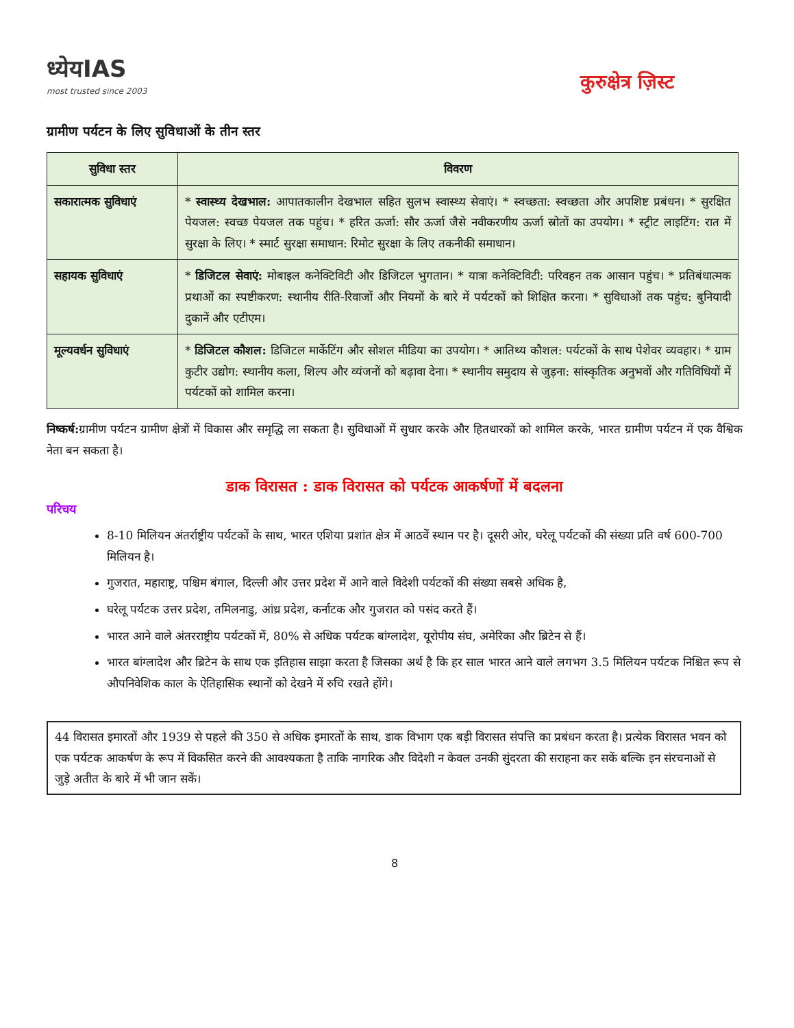ध्येयIAS
most trusted since 2003
कुरुक्षेत्र ज़िस्ट
ग्रामीण पर्यटन के लिए सुविधाओं के तीन स्तर
| सुविधा स्तर | विवरण |
| --- | --- |
| सकारात्मक सुविधाएं | * स्वास्थ्य देखभाल: आपातकालीन देखभाल सहित सुलभ स्वास्थ्य सेवाएं। * स्वच्छता: स्वच्छता और अपशिष्ट प्रबंधन। * सुरक्षित पेयजल: स्वच्छ पेयजल तक पहुंच। * हरित ऊर्जा: सौर ऊर्जा जैसे नवीकरणीय ऊर्जा स्रोतों का उपयोग। * स्ट्रीट लाइटिंग: रात में सुरक्षा के लिए। * स्मार्ट सुरक्षा समाधान: रिमोट सुरक्षा के लिए तकनीकी समाधान। |
| सहायक सुविधाएं | * डिजिटल सेवाएं: मोबाइल कनेक्टिविटी और डिजिटल भुगतान। * यात्रा कनेक्टिविटी: परिवहन तक आसान पहुंच। * प्रतिबंधात्मक प्रथाओं का स्पष्टीकरण: स्थानीय रीति-रिवाजों और नियमों के बारे में पर्यटकों को शिक्षित करना। * सुविधाओं तक पहुंच: बुनियादी दुकानें और एटीएम। |
| मूल्यवर्धन सुविधाएं | * डिजिटल कौशल: डिजिटल मार्केटिंग और सोशल मीडिया का उपयोग। * आतिथ्य कौशल: पर्यटकों के साथ पेशेवर व्यवहार। * ग्राम कुटीर उद्योग: स्थानीय कला, शिल्प और व्यंजनों को बढ़ावा देना। * स्थानीय समुदाय से जुड़ना: सांस्कृतिक अनुभवों और गतिविधियों में पर्यटकों को शामिल करना। |
निष्कर्ष: ग्रामीण पर्यटन ग्रामीण क्षेत्रों में विकास और समृद्धि ला सकता है। सुविधाओं में सुधार करके और हितधारकों को शामिल करके, भारत ग्रामीण पर्यटन में एक वैश्विक नेता बन सकता है।
डाक विरासत : डाक विरासत को पर्यटक आकर्षणों में बदलना
परिचय
8-10 मिलियन अंतर्राष्ट्रीय पर्यटकों के साथ, भारत एशिया प्रशांत क्षेत्र में आठवें स्थान पर है। दूसरी ओर, घरेलू पर्यटकों की संख्या प्रति वर्ष 600-700 मिलियन है।
गुजरात, महाराष्ट्र, पश्चिम बंगाल, दिल्ली और उत्तर प्रदेश में आने वाले विदेशी पर्यटकों की संख्या सबसे अधिक है,
घरेलू पर्यटक उत्तर प्रदेश, तमिलनाडु, आंध्र प्रदेश, कर्नाटक और गुजरात को पसंद करते हैं।
भारत आने वाले अंतरराष्ट्रीय पर्यटकों में, 80% से अधिक पर्यटक बांग्लादेश, यूरोपीय संघ, अमेरिका और ब्रिटेन से हैं।
भारत बांग्लादेश और ब्रिटेन के साथ एक इतिहास साझा करता है जिसका अर्थ है कि हर साल भारत आने वाले लगभग 3.5 मिलियन पर्यटक निश्चित रूप से औपनिवेशिक काल के ऐतिहासिक स्थानों को देखने में रुचि रखते होंगे।
44 विरासत इमारतों और 1939 से पहले की 350 से अधिक इमारतों के साथ, डाक विभाग एक बड़ी विरासत संपत्ति का प्रबंधन करता है। प्रत्येक विरासत भवन को एक पर्यटक आकर्षण के रूप में विकसित करने की आवश्यकता है ताकि नागरिक और विदेशी न केवल उनकी सुंदरता की सराहना कर सकें बल्कि इन संरचनाओं से जुड़े अतीत के बारे में भी जान सकें।
8